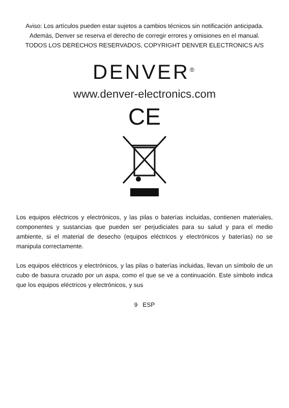Aviso: Los artículos pueden estar sujetos a cambios técnicos sin notificación anticipada. Además, Denver se reserva el derecho de corregir errores y omisiones en el manual.
TODOS LOS DERECHOS RESERVADOS, COPYRIGHT DENVER ELECTRONICS A/S
DENVER<sup>®</sup>
www.denver-electronics.com
CE
Los equipos eléctricos y electrónicos, y las pilas o baterías incluidas, contienen materiales, componentes y sustancias que pueden ser perjudiciales para su salud y para el medio ambiente, si el material de desecho (equipos eléctricos y electrónicos y baterías) no se manipula correctamente.
Los equipos eléctricos y electrónicos, y las pilas o baterías incluidas, llevan un símbolo de un cubo de basura cruzado por un aspa, como el que se ve a continuación. Este símbolo indica que los equipos eléctricos y electrónicos, y sus
9 ESP